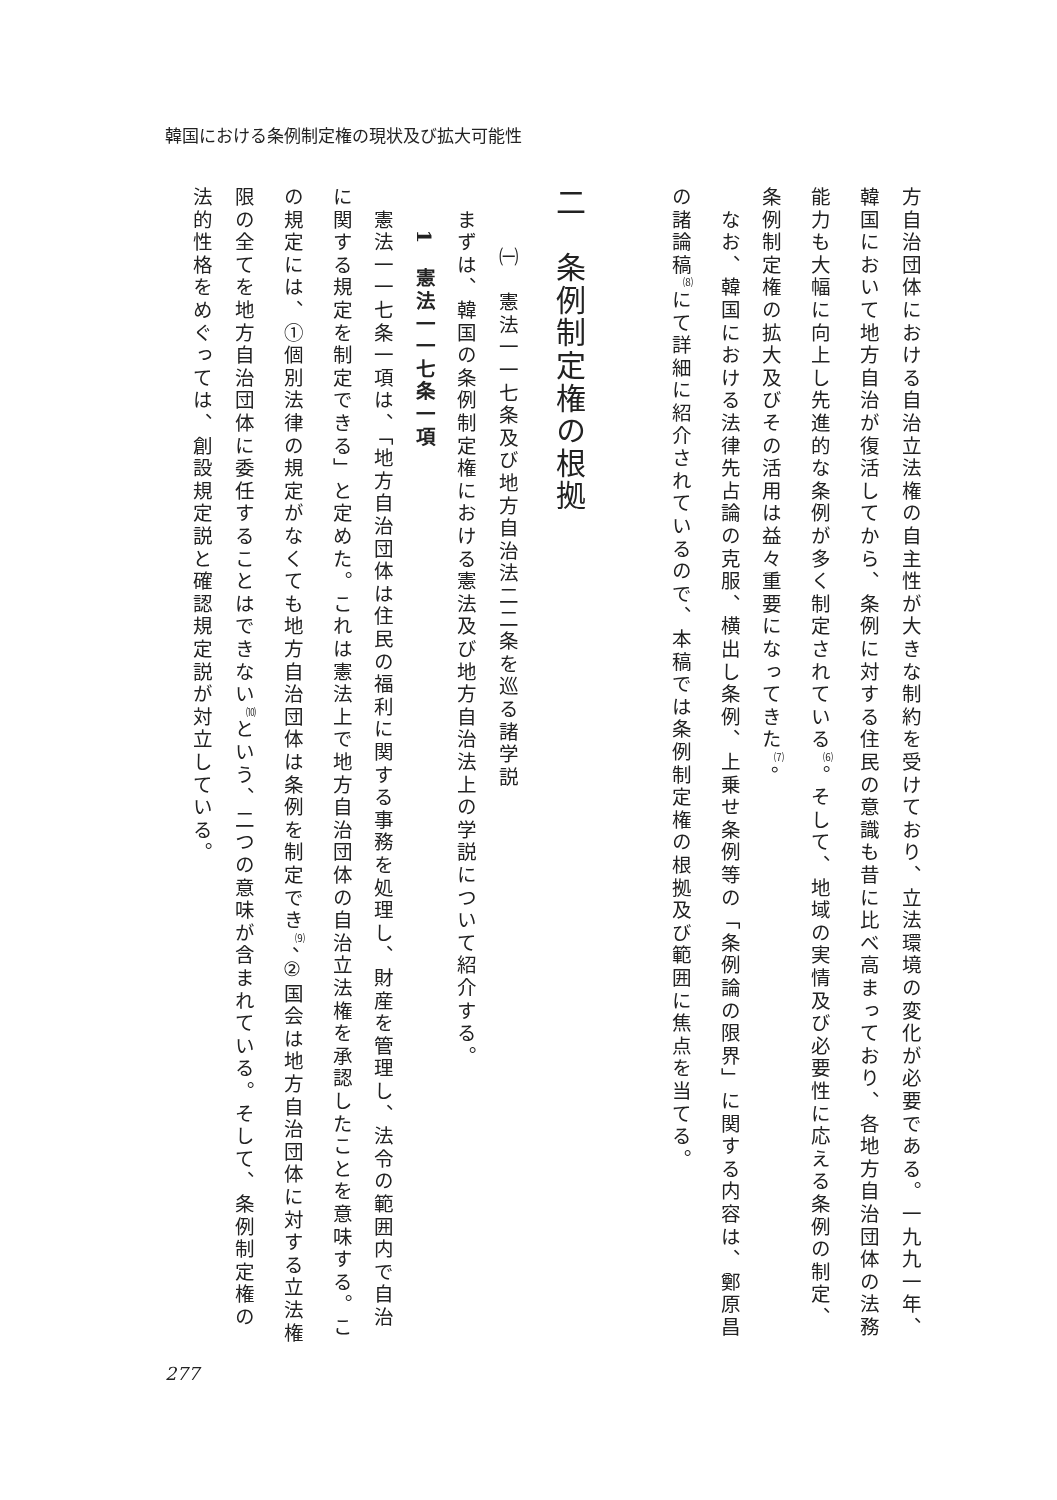韓国における条例制定権の現状及び拡大可能性
方自治団体における自治立法権の自主性が大きな制約を受けており、立法環境の変化が必要である。一九九一年、韓国において地方自治が復活してから、条例に対する住民の意識も昔に比べ高まっており、各地方自治団体の法務能力も大幅に向上し先進的な条例が多く制定されている<sup>⑹</sup>。そして、地域の実情及び必要性に応える条例の制定、条例制定権の拡大及びその活用は益々重要になってきた<sup>⑺</sup>。
　なお、韓国における法律先占論の克服、横出し条例、上乗せ条例等の「条例論の限界」に関する内容は、鄭原昌の諸論稿<sup>⑻</sup>にて詳細に紹介されているので、本稿では条例制定権の根拠及び範囲に焦点を当てる。
二　条例制定権の根拠
㈠　憲法一一七条及び地方自治法二二条を巡る諸学説
　まずは、韓国の条例制定権における憲法及び地方自治法上の学説について紹介する。
　1　憲法一一七条一項
　憲法一一七条一項は、「地方自治団体は住民の福利に関する事務を処理し、財産を管理し、法令の範囲内で自治に関する規定を制定できる」と定めた。これは憲法上で地方自治団体の自治立法権を承認したことを意味する。この規定には、①個別法律の規定がなくても地方自治団体は条例を制定でき<sup>⑼</sup>、②国会は地方自治団体に対する立法権限の全てを地方自治団体に委任することはできない<sup>⑽</sup>という、二つの意味が含まれている。そして、条例制定権の法的性格をめぐっては、創設規定説と確認規定説が対立している。
277